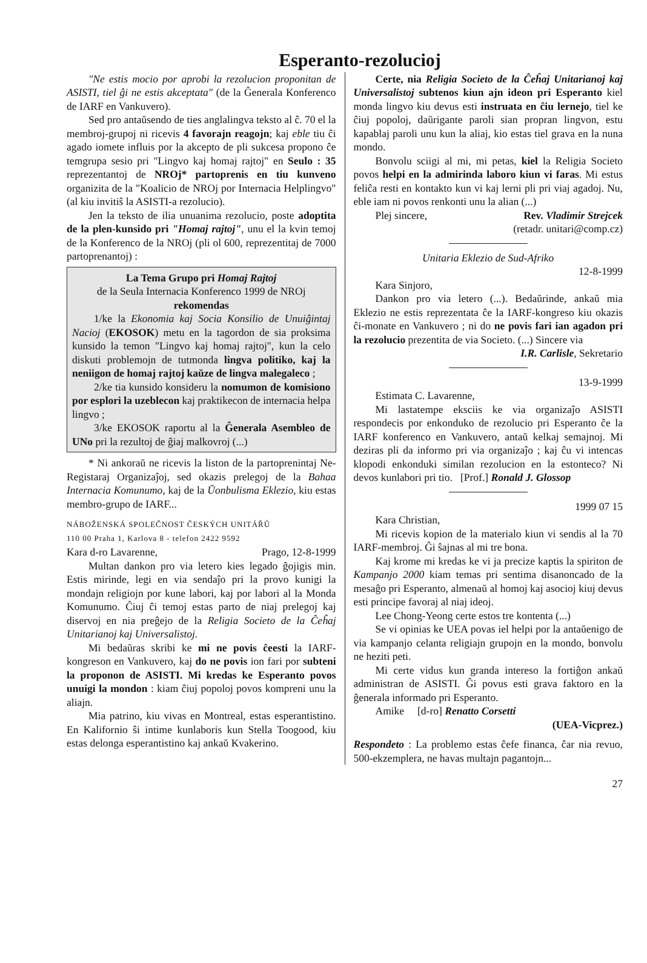Esperanto-rezolucioj
"Ne estis mocio por aprobi la rezolucion proponitan de ASISTI, tiel ĝi ne estis akceptata" (de la Ĝenerala Konferenco de IARF en Vankuvero).
Sed pro antaŭsendo de ties anglalingva teksto al ĉ. 70 el la membroj-grupoj ni ricevis 4 favorajn reagojn; kaj eble tiu ĉi agado iomete influis por la akcepto de pli sukcesa propono ĉe temgrupa sesio pri "Lingvo kaj homaj rajtoj" en Seulo : 35 reprezentantoj de NROj* partoprenis en tiu kunveno organizita de la "Koalicio de NROj por Internacia Helplingvo" (al kiu invitiŝ la ASISTI-a rezolucio).
Jen la teksto de ilia unuanima rezolucio, poste adoptita de la plen-kunsido pri "Homaj rajtoj", unu el la kvin temoj de la Konferenco de la NROj (pli ol 600, reprezentitaj de 7000 partoprenantoj) :
La Tema Grupo pri Homaj Rajtoj
de la Seula Internacia Konferenco 1999 de NROj
rekomendas
1/ke la Ekonomia kaj Socia Konsilio de Unuiĝintaj Nacioj (EKOSOK) metu en la tagordon de sia proksima kunsido la temon "Lingvo kaj homaj rajtoj", kun la celo diskuti problemojn de tutmonda lingva politiko, kaj la neniigon de homaj rajtoj kaŭze de lingva malegaleco ;
2/ke tia kunsido konsideru la nomumon de komisiono por esplori la uzeblecon kaj praktikecon de internacia helpa lingvo ;
3/ke EKOSOK raportu al la Ĝenerala Asembleo de UNo pri la rezultoj de ĝiaj malkovroj (...)
* Ni ankoraŭ ne ricevis la liston de la partoprenintaj Ne-Registaraj Organizaĵoj, sed okazis prelegoj de la Bahaa Internacia Komunumo, kaj de la Ŭonbulisma Eklezio, kiu estas membro-grupo de IARF...
NÁBOŽENSKÁ SPOLEČNOST ČESKÝCH UNITÁŘŮ
110 00 Praha 1, Karlova 8 - telefon 2422 9592
Kara d-ro Lavarenne, Prago, 12-8-1999
Multan dankon pro via letero kies legado ĝojigis min. Estis mirinde, legi en via sendaĵo pri la provo kunigi la mondajn religiojn por kune labori, kaj por labori al la Monda Komunumo. Ĉiuj ĉi temoj estas parto de niaj prelegoj kaj diservoj en nia preĝejo de la Religia Societo de la Ĉeĥaj Unitarianoj kaj Universalistoj.
Mi bedaŭras skribi ke mi ne povis ĉeesti la IARF-kongreson en Vankuvero, kaj do ne povis ion fari por subteni la proponon de ASISTI. Mi kredas ke Esperanto povos unuigi la mondon : kiam ĉiuj popoloj povos kompreni unu la aliajn.
Mia patrino, kiu vivas en Montreal, estas esperantistino. En Kalifornio ŝi intime kunlaboris kun Stella Toogood, kiu estas delonga esperantistino kaj ankaŭ Kvakerino.
Certe, nia Religia Societo de la Ĉeĥaj Unitarianoj kaj Universalistoj subtenos kiun ajn ideon pri Esperanto kiel monda lingvo kiu devus esti instruata en ĉiu lernejo, tiel ke ĉiuj popoloj, daŭrigante paroli sian propran lingvon, estu kapablaj paroli unu kun la aliaj, kio estas tiel grava en la nuna mondo.
Bonvolu sciigi al mi, mi petas, kiel la Religia Societo povos helpi en la admirinda laboro kiun vi faras. Mi estus feliĉa resti en kontakto kun vi kaj lerni pli pri viaj agadoj. Nu, eble iam ni povos renkonti unu la alian (...)
Plej sincere, Rev. Vladimir Strejcek
(retadr. unitari@comp.cz)
Unitaria Eklezio de Sud-Afriko
12-8-1999
Kara Sinjoro,
Dankon pro via letero (...). Bedaŭrinde, ankaŭ mia Eklezio ne estis reprezentata ĉe la IARF-kongreso kiu okazis ĉi-monate en Vankuvero ; ni do ne povis fari ian agadon pri la rezolucio prezentita de via Societo. (...) Sincere via
I.R. Carlisle, Sekretario
13-9-1999
Estimata C. Lavarenne,
Mi lastatempe eksciis ke via organizaĵo ASISTI respondecis por enkonduko de rezolucio pri Esperanto ĉe la IARF konferenco en Vankuvero, antaŭ kelkaj semajnoj. Mi deziras pli da informo pri via organizaĵo ; kaj ĉu vi intencas klopodi enkonduki similan rezolucion en la estonteco? Ni devos kunlabori pri tio. [Prof.] Ronald J. Glossop
1999 07 15
Kara Christian,
Mi ricevis kopion de la materialo kiun vi sendis al la 70 IARF-membroj. Ĝi ŝajnas al mi tre bona.
Kaj krome mi kredas ke vi ja precize kaptis la spiriton de Kampanjo 2000 kiam temas pri sentima disanoncado de la mesaĝo pri Esperanto, almenaŭ al homoj kaj asocioj kiuj devus esti principe favoraj al niaj ideoj.
Lee Chong-Yeong certe estos tre kontenta (...)
Se vi opinias ke UEA povas iel helpi por la antaŭenigo de via kampanjo celanta religiajn grupojn en la mondo, bonvolu ne heziti peti.
Mi certe vidus kun granda intereso la fortiĝon ankaŭ administran de ASISTI. Ĝi povus esti grava faktoro en la ĝenerala informado pri Esperanto.
Amike [d-ro] Renatto Corsetti
(UEA-Vicprez.)
Respondeto : La problemo estas ĉefe financa, ĉar nia revuo, 500-ekzemplera, ne havas multajn pagantojn...
27